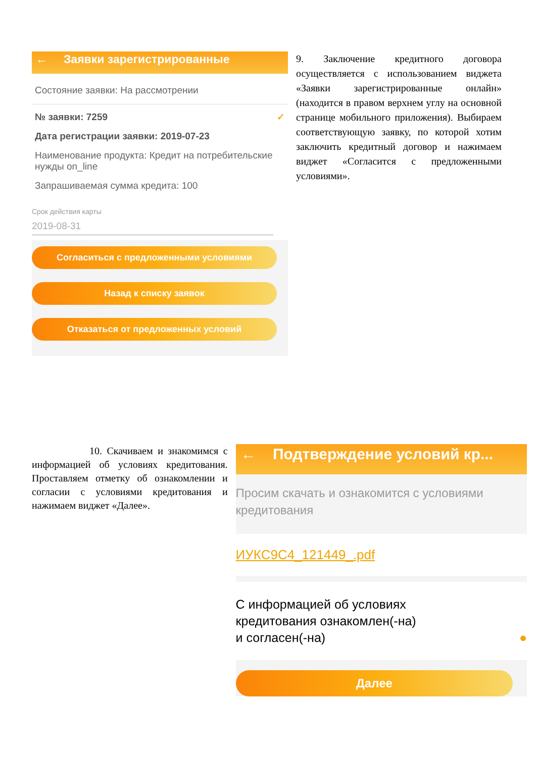← Заявки зарегистрированные
Состояние заявки: На рассмотрении
№ заявки: 7259 ✓
Дата регистрации заявки: 2019-07-23
Наименование продукта: Кредит на потребительские нужды on_line
Запрашиваемая сумма кредита: 100
Срок действия карты
2019-08-31
Согласиться с предложенными условиями
Назад к списку заявок
Отказаться от предложенных условий
9. Заключение кредитного договора осуществляется с использованием виджета «Заявки зарегистрированные онлайн» (находится в правом верхнем углу на основной странице мобильного приложения). Выбираем соответствующую заявку, по которой хотим заключить кредитный договор и нажимаем виджет «Согласится с предложенными условиями».
10. Скачиваем и знакомимся с информацией об условиях кредитования. Проставляем отметку об ознакомлении и согласии с условиями кредитования и нажимаем виджет «Далее».
← Подтверждение условий кр...
Просим скачать и ознакомится с условиями кредитования
ИУКС9С4_121449_.pdf
С информацией об условиях
кредитования ознакомлен(-на)
и согласен(-на) ●
Далее